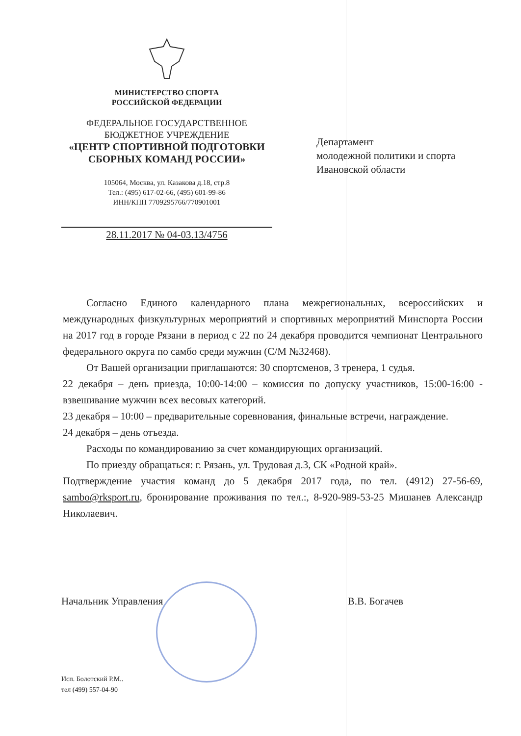МИНИСТЕРСТВО СПОРТА
РОССИЙСКОЙ ФЕДЕРАЦИИ
ФЕДЕРАЛЬНОЕ ГОСУДАРСТВЕННОЕ
БЮДЖЕТНОЕ УЧРЕЖДЕНИЕ
«ЦЕНТР СПОРТИВНОЙ ПОДГОТОВКИ
СБОРНЫХ КОМАНД РОССИИ»
105064, Москва, ул. Казакова д.18, стр.8
Тел.: (495) 617-02-66, (495) 601-99-86
ИНН/КПП 7709295766/770901001
28.11.2017 № 04-03.13/4756
Департамент
молодежной политики и спорта
Ивановской области
Согласно Единого календарного плана межрегиональных, всероссийских и международных физкультурных мероприятий и спортивных мероприятий Минспорта России на 2017 год в городе Рязани в период с 22 по 24 декабря проводится чемпионат Центрального федерального округа по самбо среди мужчин (С/М №32468).
От Вашей организации приглашаются: 30 спортсменов, 3 тренера, 1 судья.
22 декабря – день приезда, 10:00-14:00 – комиссия по допуску участников, 15:00-16:00 - взвешивание мужчин всех весовых категорий.
23 декабря – 10:00 – предварительные соревнования, финальные встречи, награждение.
24 декабря – день отъезда.
Расходы по командированию за счет командирующих организаций.
По приезду обращаться: г. Рязань, ул. Трудовая д.3, СК «Родной край».
Подтверждение участия команд до 5 декабря 2017 года, по тел. (4912) 27-56-69, sambo@rksport.ru, бронирование проживания по тел.:, 8-920-989-53-25 Мишанев Александр Николаевич.
Начальник Управления В.В. Богачев
Исп. Болотский Р.М..
тел (499) 557-04-90